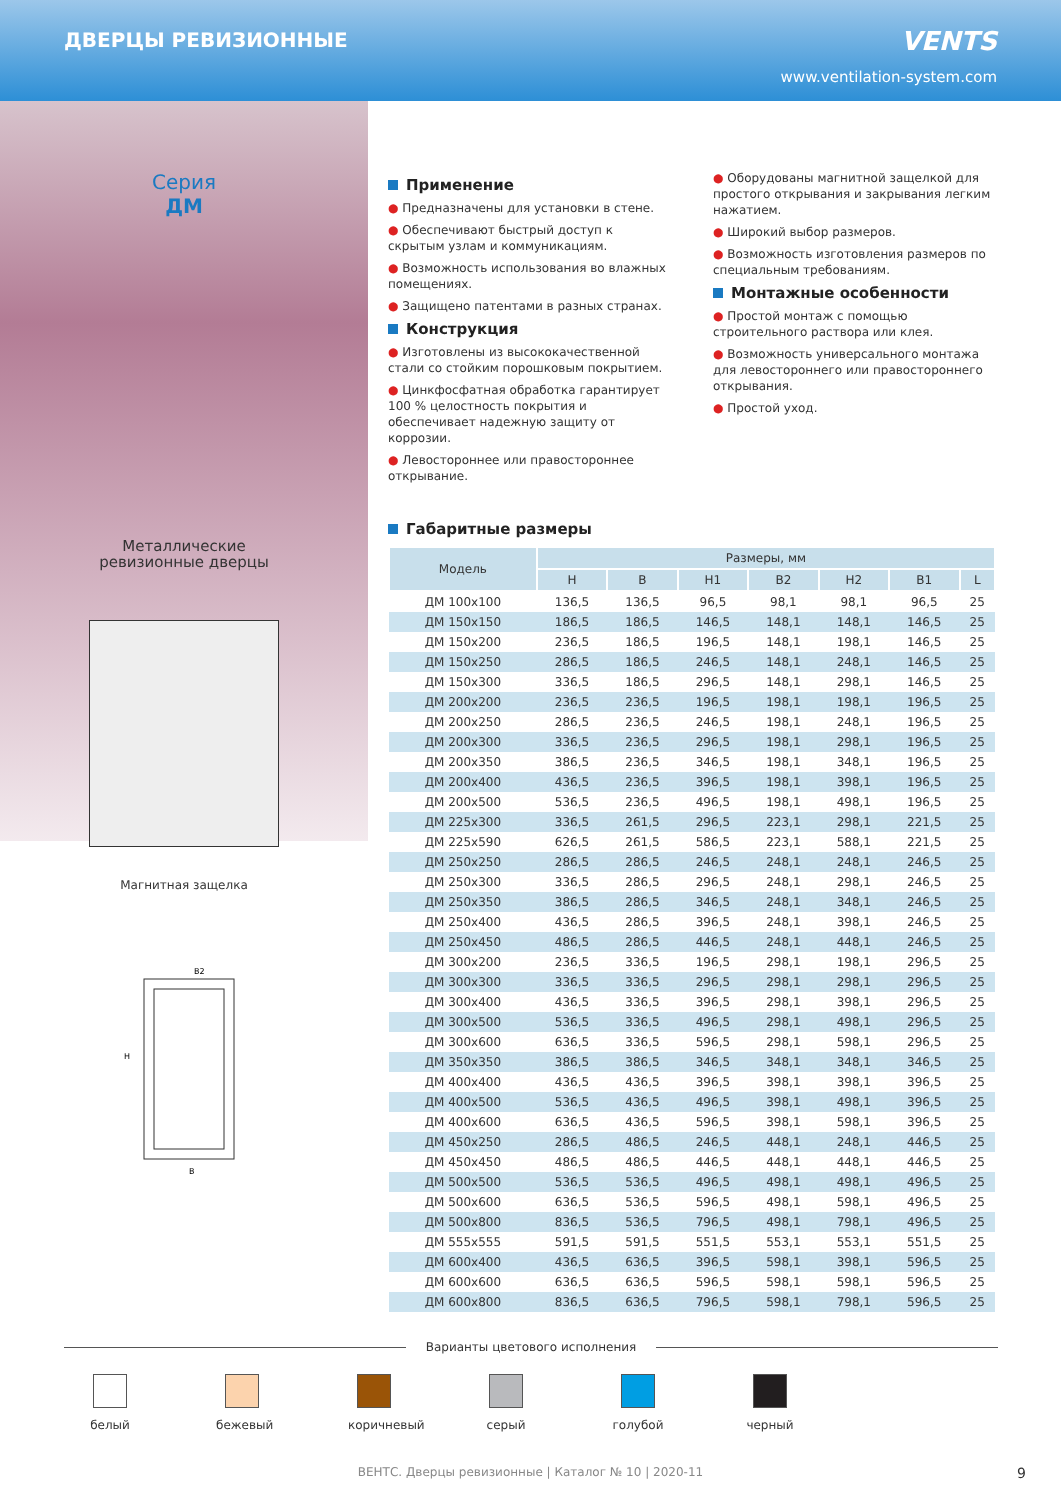ДВЕРЦЫ РЕВИЗИОННЫЕ
VENTS
www.ventilation-system.com
Серия
ДМ
Металлические
ревизионные дверцы
Магнитная защелка
H
B2
B
Применение
● Предназначены для установки в стене.
● Обеспечивают быстрый доступ к скрытым узлам и коммуникациям.
● Возможность использования во влажных помещениях.
● Защищено патентами в разных странах.
Конструкция
● Изготовлены из высококачественной стали со стойким порошковым покрытием.
● Цинкфосфатная обработка гарантирует 100 % целостность покрытия и обеспечивает надежную защиту от коррозии.
● Левостороннее или правостороннее открывание.
● Оборудованы магнитной защелкой для простого открывания и закрывания легким нажатием.
● Широкий выбор размеров.
● Возможность изготовления размеров по специальным требованиям.
Монтажные особенности
● Простой монтаж с помощью строительного раствора или клея.
● Возможность универсального монтажа для левостороннего или правостороннего открывания.
● Простой уход.
Габаритные размеры
| Модель | Размеры, мм | | | | | | |
| --- | --- | --- | --- | --- | --- | --- | --- |
| | H | B | H1 | B2 | H2 | B1 | L |
| ДМ 100x100 | 136,5 | 136,5 | 96,5 | 98,1 | 98,1 | 96,5 | 25 |
| ДМ 150x150 | 186,5 | 186,5 | 146,5 | 148,1 | 148,1 | 146,5 | 25 |
| ДМ 150x200 | 236,5 | 186,5 | 196,5 | 148,1 | 198,1 | 146,5 | 25 |
| ДМ 150x250 | 286,5 | 186,5 | 246,5 | 148,1 | 248,1 | 146,5 | 25 |
| ДМ 150x300 | 336,5 | 186,5 | 296,5 | 148,1 | 298,1 | 146,5 | 25 |
| ДМ 200x200 | 236,5 | 236,5 | 196,5 | 198,1 | 198,1 | 196,5 | 25 |
| ДМ 200x250 | 286,5 | 236,5 | 246,5 | 198,1 | 248,1 | 196,5 | 25 |
| ДМ 200x300 | 336,5 | 236,5 | 296,5 | 198,1 | 298,1 | 196,5 | 25 |
| ДМ 200x350 | 386,5 | 236,5 | 346,5 | 198,1 | 348,1 | 196,5 | 25 |
| ДМ 200x400 | 436,5 | 236,5 | 396,5 | 198,1 | 398,1 | 196,5 | 25 |
| ДМ 200x500 | 536,5 | 236,5 | 496,5 | 198,1 | 498,1 | 196,5 | 25 |
| ДМ 225x300 | 336,5 | 261,5 | 296,5 | 223,1 | 298,1 | 221,5 | 25 |
| ДМ 225x590 | 626,5 | 261,5 | 586,5 | 223,1 | 588,1 | 221,5 | 25 |
| ДМ 250x250 | 286,5 | 286,5 | 246,5 | 248,1 | 248,1 | 246,5 | 25 |
| ДМ 250x300 | 336,5 | 286,5 | 296,5 | 248,1 | 298,1 | 246,5 | 25 |
| ДМ 250x350 | 386,5 | 286,5 | 346,5 | 248,1 | 348,1 | 246,5 | 25 |
| ДМ 250x400 | 436,5 | 286,5 | 396,5 | 248,1 | 398,1 | 246,5 | 25 |
| ДМ 250x450 | 486,5 | 286,5 | 446,5 | 248,1 | 448,1 | 246,5 | 25 |
| ДМ 300x200 | 236,5 | 336,5 | 196,5 | 298,1 | 198,1 | 296,5 | 25 |
| ДМ 300x300 | 336,5 | 336,5 | 296,5 | 298,1 | 298,1 | 296,5 | 25 |
| ДМ 300x400 | 436,5 | 336,5 | 396,5 | 298,1 | 398,1 | 296,5 | 25 |
| ДМ 300x500 | 536,5 | 336,5 | 496,5 | 298,1 | 498,1 | 296,5 | 25 |
| ДМ 300x600 | 636,5 | 336,5 | 596,5 | 298,1 | 598,1 | 296,5 | 25 |
| ДМ 350x350 | 386,5 | 386,5 | 346,5 | 348,1 | 348,1 | 346,5 | 25 |
| ДМ 400x400 | 436,5 | 436,5 | 396,5 | 398,1 | 398,1 | 396,5 | 25 |
| ДМ 400x500 | 536,5 | 436,5 | 496,5 | 398,1 | 498,1 | 396,5 | 25 |
| ДМ 400x600 | 636,5 | 436,5 | 596,5 | 398,1 | 598,1 | 396,5 | 25 |
| ДМ 450x250 | 286,5 | 486,5 | 246,5 | 448,1 | 248,1 | 446,5 | 25 |
| ДМ 450x450 | 486,5 | 486,5 | 446,5 | 448,1 | 448,1 | 446,5 | 25 |
| ДМ 500x500 | 536,5 | 536,5 | 496,5 | 498,1 | 498,1 | 496,5 | 25 |
| ДМ 500x600 | 636,5 | 536,5 | 596,5 | 498,1 | 598,1 | 496,5 | 25 |
| ДМ 500x800 | 836,5 | 536,5 | 796,5 | 498,1 | 798,1 | 496,5 | 25 |
| ДМ 555x555 | 591,5 | 591,5 | 551,5 | 553,1 | 553,1 | 551,5 | 25 |
| ДМ 600x400 | 436,5 | 636,5 | 396,5 | 598,1 | 398,1 | 596,5 | 25 |
| ДМ 600x600 | 636,5 | 636,5 | 596,5 | 598,1 | 598,1 | 596,5 | 25 |
| ДМ 600x800 | 836,5 | 636,5 | 796,5 | 598,1 | 798,1 | 596,5 | 25 |
Варианты цветового исполнения
белый бежевый коричневый
серый голубой черный
ВЕНТС. Дверцы ревизионные | Каталог № 10 | 2020-11 9